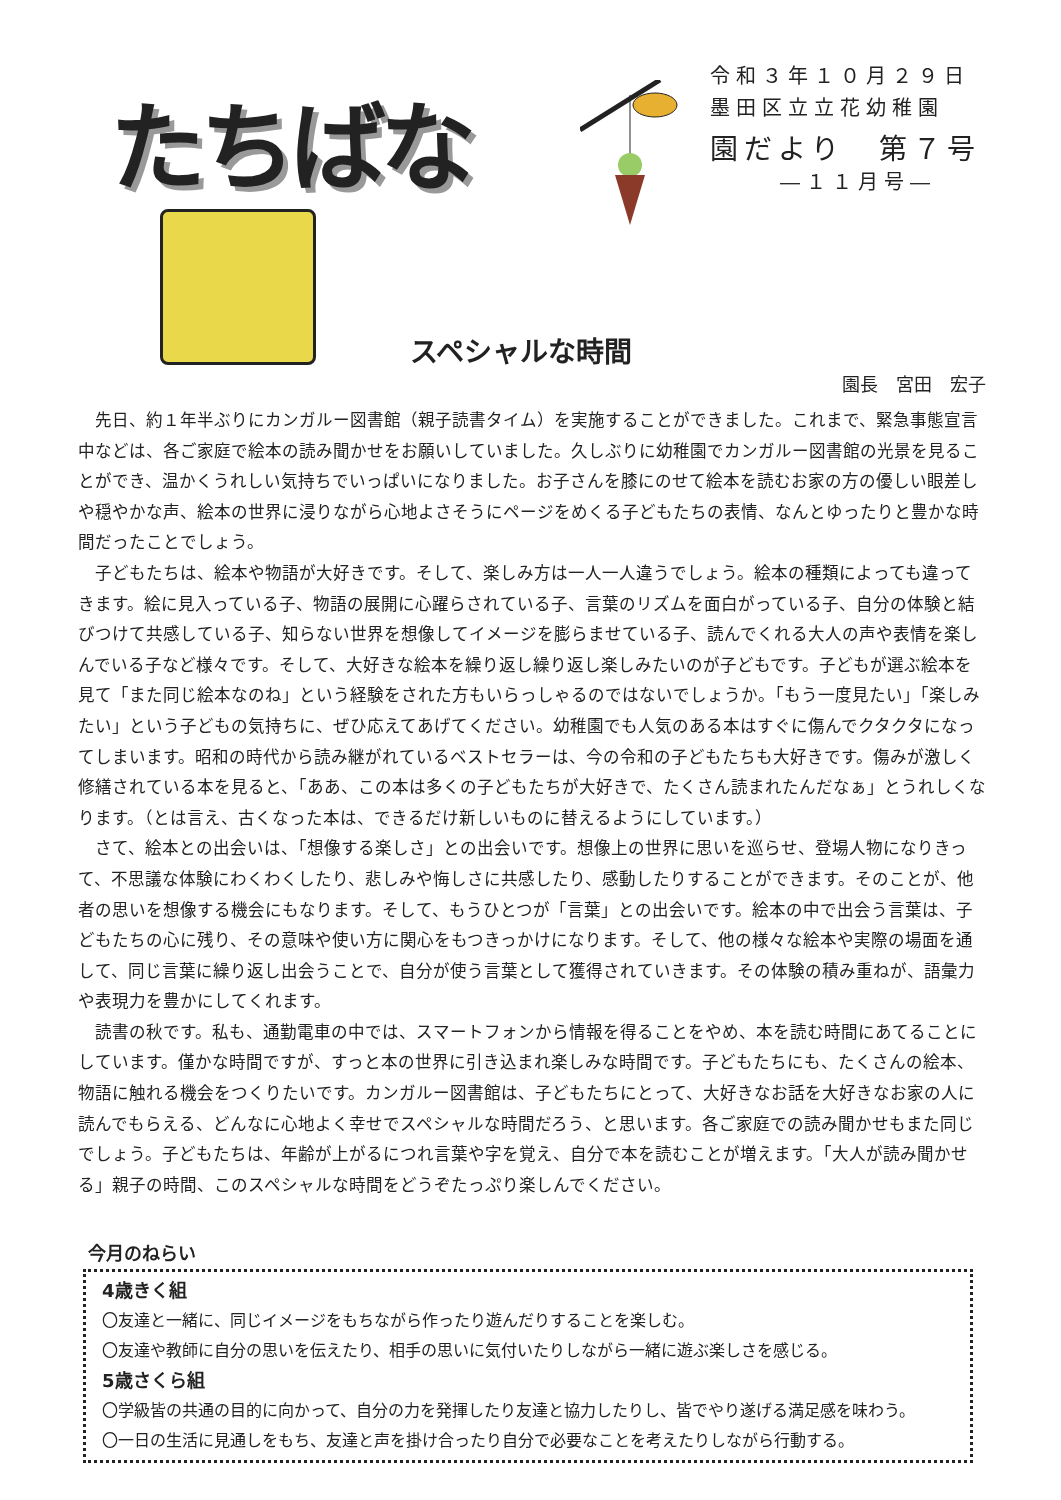たちばな
令和３年１０月２９日
墨田区立立花幼稚園
園だより　第７号
―１１月号―
スペシャルな時間
園長　宮田　宏子
先日、約１年半ぶりにカンガルー図書館（親子読書タイム）を実施することができました。これまで、緊急事態宣言中などは、各ご家庭で絵本の読み聞かせをお願いしていました。久しぶりに幼稚園でカンガルー図書館の光景を見ることができ、温かくうれしい気持ちでいっぱいになりました。お子さんを膝にのせて絵本を読むお家の方の優しい眼差しや穏やかな声、絵本の世界に浸りながら心地よさそうにページをめくる子どもたちの表情、なんとゆったりと豊かな時間だったことでしょう。
子どもたちは、絵本や物語が大好きです。そして、楽しみ方は一人一人違うでしょう。絵本の種類によっても違ってきます。絵に見入っている子、物語の展開に心躍らされている子、言葉のリズムを面白がっている子、自分の体験と結びつけて共感している子、知らない世界を想像してイメージを膨らませている子、読んでくれる大人の声や表情を楽しんでいる子など様々です。そして、大好きな絵本を繰り返し繰り返し楽しみたいのが子どもです。子どもが選ぶ絵本を見て「また同じ絵本なのね」という経験をされた方もいらっしゃるのではないでしょうか。「もう一度見たい」「楽しみたい」という子どもの気持ちに、ぜひ応えてあげてください。幼稚園でも人気のある本はすぐに傷んでクタクタになってしまいます。昭和の時代から読み継がれているベストセラーは、今の令和の子どもたちも大好きです。傷みが激しく修繕されている本を見ると、「ああ、この本は多くの子どもたちが大好きで、たくさん読まれたんだなぁ」とうれしくなります。（とは言え、古くなった本は、できるだけ新しいものに替えるようにしています。）
さて、絵本との出会いは、「想像する楽しさ」との出会いです。想像上の世界に思いを巡らせ、登場人物になりきって、不思議な体験にわくわくしたり、悲しみや悔しさに共感したり、感動したりすることができます。そのことが、他者の思いを想像する機会にもなります。そして、もうひとつが「言葉」との出会いです。絵本の中で出会う言葉は、子どもたちの心に残り、その意味や使い方に関心をもつきっかけになります。そして、他の様々な絵本や実際の場面を通して、同じ言葉に繰り返し出会うことで、自分が使う言葉として獲得されていきます。その体験の積み重ねが、語彙力や表現力を豊かにしてくれます。
読書の秋です。私も、通勤電車の中では、スマートフォンから情報を得ることをやめ、本を読む時間にあてることにしています。僅かな時間ですが、すっと本の世界に引き込まれ楽しみな時間です。子どもたちにも、たくさんの絵本、物語に触れる機会をつくりたいです。カンガルー図書館は、子どもたちにとって、大好きなお話を大好きなお家の人に読んでもらえる、どんなに心地よく幸せでスペシャルな時間だろう、と思います。各ご家庭での読み聞かせもまた同じでしょう。子どもたちは、年齢が上がるにつれ言葉や字を覚え、自分で本を読むことが増えます。「大人が読み聞かせる」親子の時間、このスペシャルな時間をどうぞたっぷり楽しんでください。
今月のねらい
4歳きく組
〇友達と一緒に、同じイメージをもちながら作ったり遊んだりすることを楽しむ。
〇友達や教師に自分の思いを伝えたり、相手の思いに気付いたりしながら一緒に遊ぶ楽しさを感じる。
5歳さくら組
〇学級皆の共通の目的に向かって、自分の力を発揮したり友達と協力したりし、皆でやり遂げる満足感を味わう。
〇一日の生活に見通しをもち、友達と声を掛け合ったり自分で必要なことを考えたりしながら行動する。